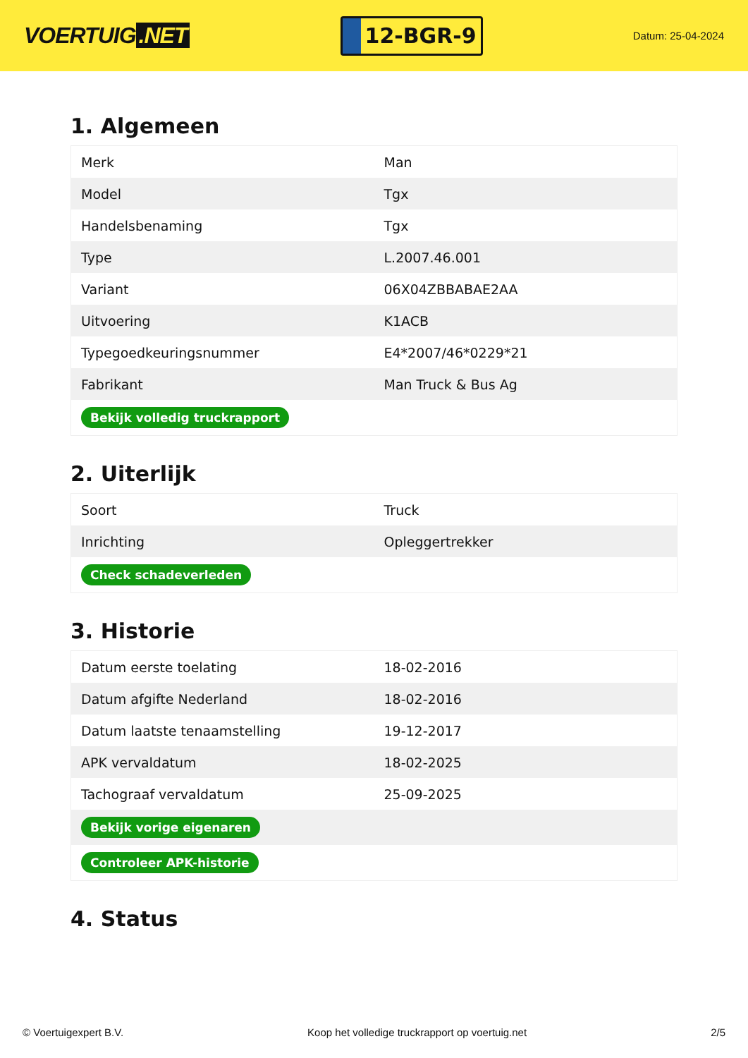VOERTUIG.NET
12-BGR-9
Datum: 25-04-2024
1. Algemeen
| Merk | Man |
| Model | Tgx |
| Handelsbenaming | Tgx |
| Type | L.2007.46.001 |
| Variant | 06X04ZBBABAE2AA |
| Uitvoering | K1ACB |
| Typegoedkeuringsnummer | E4*2007/46*0229*21 |
| Fabrikant | Man Truck & Bus Ag |
| Bekijk volledig truckrapport | |
2. Uiterlijk
| Soort | Truck |
| Inrichting | Opleggertrekker |
| Check schadeverleden | |
3. Historie
| Datum eerste toelating | 18-02-2016 |
| Datum afgifte Nederland | 18-02-2016 |
| Datum laatste tenaamstelling | 19-12-2017 |
| APK vervaldatum | 18-02-2025 |
| Tachograaf vervaldatum | 25-09-2025 |
| Bekijk vorige eigenaren | |
| Controleer APK-historie | |
4. Status
© Voertuigexpert B.V. Koop het volledige truckrapport op voertuig.net 2/5